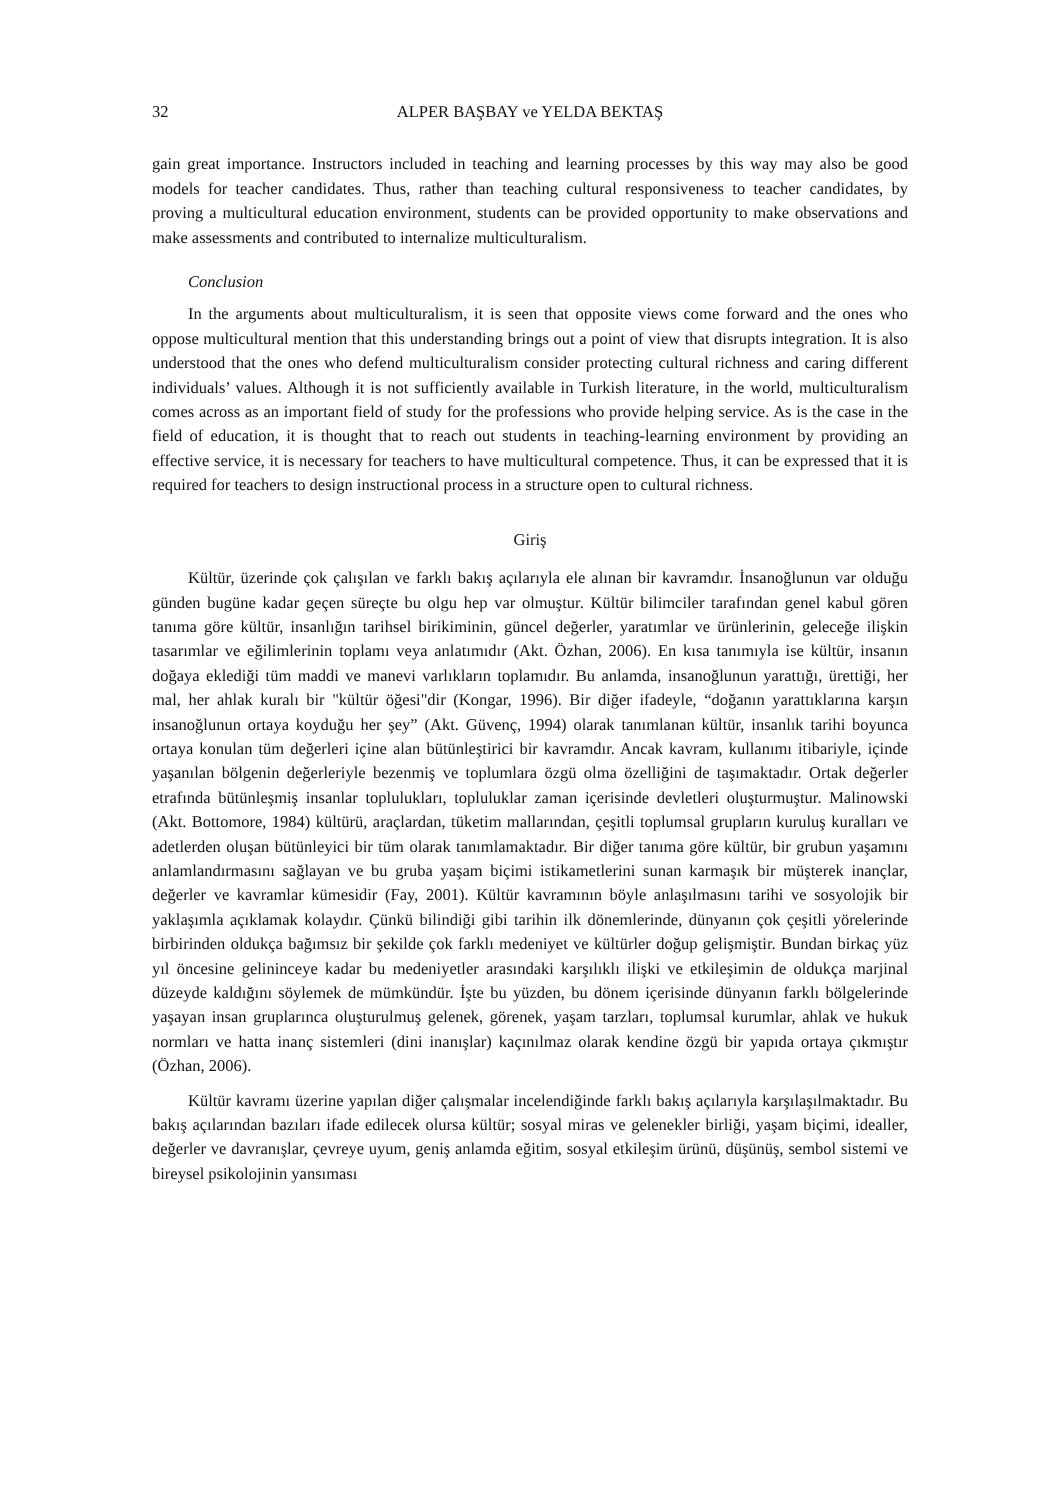32 ALPER BAŞBAY ve YELDA BEKTAŞ
gain great importance. Instructors included in teaching and learning processes by this way may also be good models for teacher candidates. Thus, rather than teaching cultural responsiveness to teacher candidates, by proving a multicultural education environment, students can be provided opportunity to make observations and make assessments and contributed to internalize multiculturalism.
Conclusion
In the arguments about multiculturalism, it is seen that opposite views come forward and the ones who oppose multicultural mention that this understanding brings out a point of view that disrupts integration. It is also understood that the ones who defend multiculturalism consider protecting cultural richness and caring different individuals’ values. Although it is not sufficiently available in Turkish literature, in the world, multiculturalism comes across as an important field of study for the professions who provide helping service. As is the case in the field of education, it is thought that to reach out students in teaching-learning environment by providing an effective service, it is necessary for teachers to have multicultural competence. Thus, it can be expressed that it is required for teachers to design instructional process in a structure open to cultural richness.
Giriş
Kültür, üzerinde çok çalışılan ve farklı bakış açılarıyla ele alınan bir kavramdır. İnsanoğlunun var olduğu günden bugüne kadar geçen süreçte bu olgu hep var olmuştur. Kültür bilimciler tarafından genel kabul gören tanıma göre kültür, insanlığın tarihsel birikiminin, güncel değerler, yaratımlar ve ürünlerinin, geleceğe ilişkin tasarımlar ve eğilimlerinin toplamı veya anlatımıdır (Akt. Özhan, 2006). En kısa tanımıyla ise kültür, insanın doğaya eklediği tüm maddi ve manevi varlıkların toplamıdır. Bu anlamda, insanoğlunun yarattığı, ürettiği, her mal, her ahlak kuralı bir "kültür öğesi"dir (Kongar, 1996). Bir diğer ifadeyle, “doğanın yarattıklarına karşın insanoğlunun ortaya koyduğu her şey” (Akt. Güvenç, 1994) olarak tanımlanan kültür, insanlık tarihi boyunca ortaya konulan tüm değerleri içine alan bütünleştirici bir kavramdır. Ancak kavram, kullanımı itibariyle, içinde yaşanılan bölgenin değerleriyle bezenmiş ve toplumlara özgü olma özelliğini de taşımaktadır. Ortak değerler etrafında bütünleşmiş insanlar toplulukları, topluluklar zaman içerisinde devletleri oluşturmuştur. Malinowski (Akt. Bottomore, 1984) kültürü, araçlardan, tüketim mallarından, çeşitli toplumsal grupların kuruluş kuralları ve adetlerden oluşan bütünleyici bir tüm olarak tanımlamaktadır. Bir diğer tanıma göre kültür, bir grubun yaşamını anlamlandırmasını sağlayan ve bu gruba yaşam biçimi istikametlerini sunan karmaşık bir müşterek inançlar, değerler ve kavramlar kümesidir (Fay, 2001). Kültür kavramının böyle anlaşılmasını tarihi ve sosyolojik bir yaklaşımla açıklamak kolaydır. Çünkü bilindiği gibi tarihin ilk dönemlerinde, dünyanın çok çeşitli yörelerinde birbirinden oldukça bağımsız bir şekilde çok farklı medeniyet ve kültürler doğup gelişmiştir. Bundan birkaç yüz yıl öncesine gelininceye kadar bu medeniyetler arasındaki karşılıklı ilişki ve etkileşimin de oldukça marjinal düzeyde kaldığını söylemek de mümkündür. İşte bu yüzden, bu dönem içerisinde dünyanın farklı bölgelerinde yaşayan insan gruplarınca oluşturulmuş gelenek, görenek, yaşam tarzları, toplumsal kurumlar, ahlak ve hukuk normları ve hatta inanç sistemleri (dini inanışlar) kaçınılmaz olarak kendine özgü bir yapıda ortaya çıkmıştır (Özhan, 2006).
Kültür kavramı üzerine yapılan diğer çalışmalar incelendiğinde farklı bakış açılarıyla karşılaşılmaktadır. Bu bakış açılarından bazıları ifade edilecek olursa kültür; sosyal miras ve gelenekler birliği, yaşam biçimi, idealler, değerler ve davranışlar, çevreye uyum, geniş anlamda eğitim, sosyal etkileşim ürünü, düşünüş, sembol sistemi ve bireysel psikolojinin yansıması